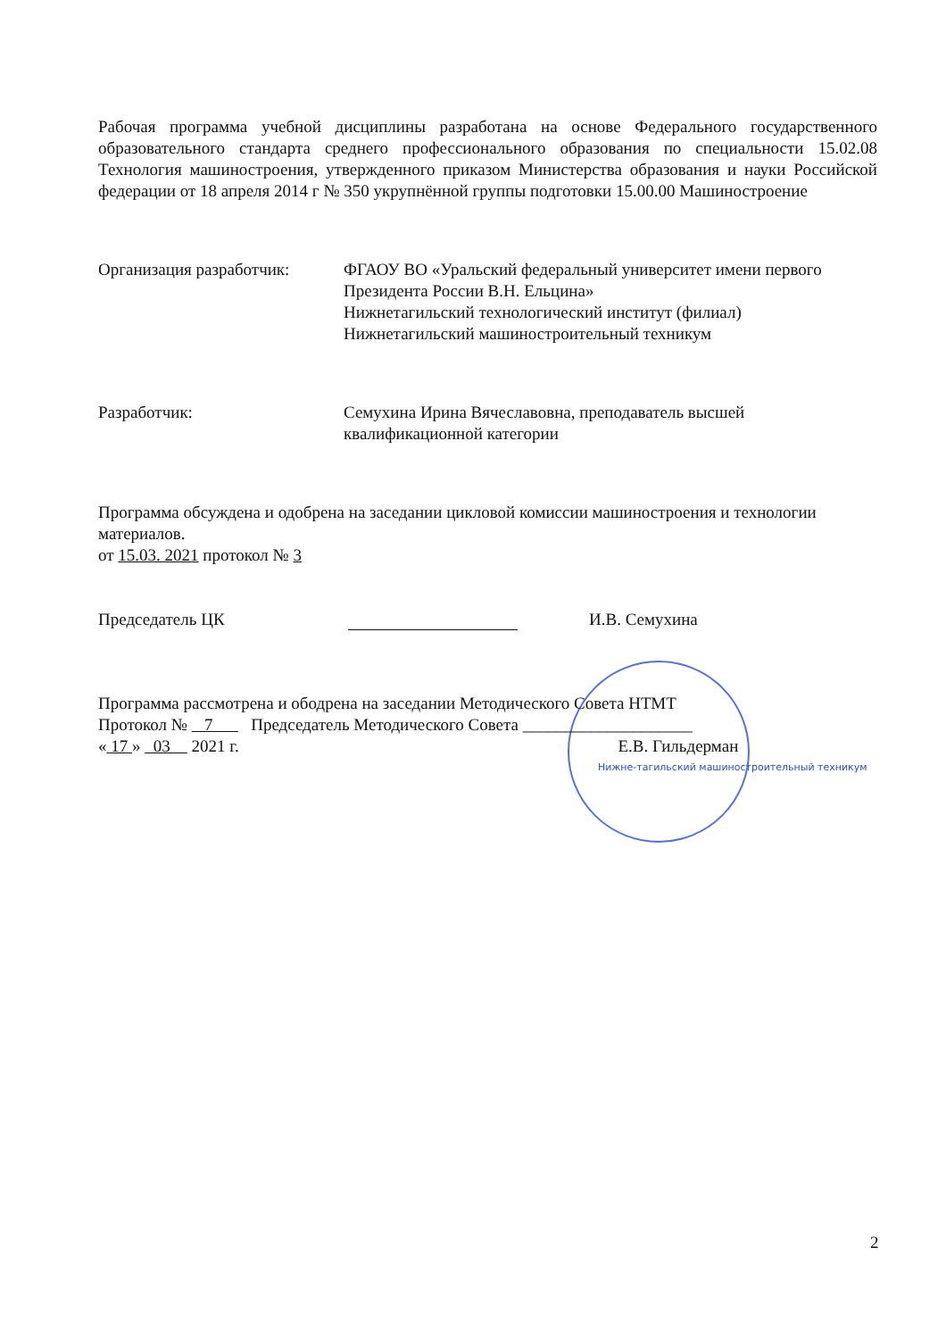Рабочая программа учебной дисциплины разработана на основе Федерального государственного образовательного стандарта среднего профессионального образования по специальности 15.02.08 Технология машиностроения, утвержденного приказом Министерства образования и науки Российской федерации от 18 апреля 2014 г № 350 укрупнённой группы подготовки 15.00.00 Машиностроение
Организация разработчик: ФГАОУ ВО «Уральский федеральный университет имени первого Президента России В.Н. Ельцина»
Нижнетагильский технологический институт (филиал)
Нижнетагильский машиностроительный техникум
Разработчик: Семухина Ирина Вячеславовна, преподаватель высшей
квалификационной категории
Программа обсуждена и одобрена на заседании цикловой комиссии машиностроения и технологии материалов.
от 15.03. 2021 протокол № 3
Председатель ЦК И.В. Семухина
Программа рассмотрена и ободрена на заседании Методического Совета НТМТ
Протокол № 7 Председатель Методического Совета ____________________
« 17 » 03 2021 г. Е.В. Гильдерман
Нижне-тагильский машиностроительный техникум
2